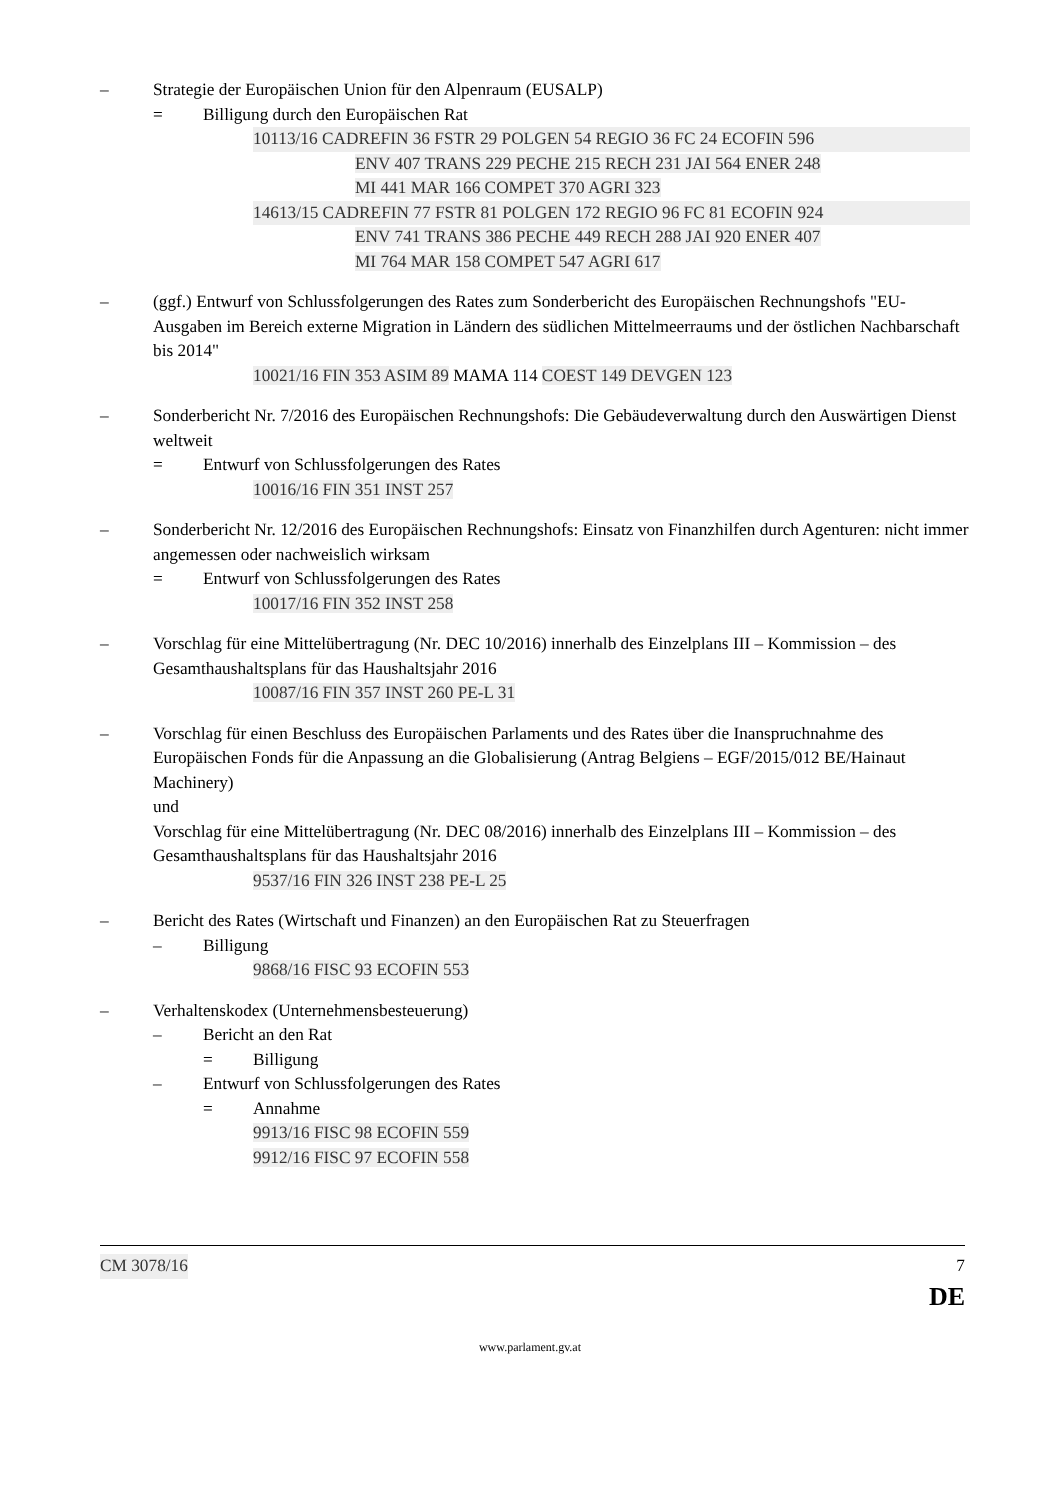– Strategie der Europäischen Union für den Alpenraum (EUSALP)
= Billigung durch den Europäischen Rat
10113/16 CADREFIN 36 FSTR 29 POLGEN 54 REGIO 36 FC 24 ECOFIN 596
ENV 407 TRANS 229 PECHE 215 RECH 231 JAI 564 ENER 248
MI 441 MAR 166 COMPET 370 AGRI 323
14613/15 CADREFIN 77 FSTR 81 POLGEN 172 REGIO 96 FC 81 ECOFIN 924
ENV 741 TRANS 386 PECHE 449 RECH 288 JAI 920 ENER 407
MI 764 MAR 158 COMPET 547 AGRI 617
– (ggf.) Entwurf von Schlussfolgerungen des Rates zum Sonderbericht des Europäischen Rechnungshofs "EU-Ausgaben im Bereich externe Migration in Ländern des südlichen Mittelmeerraums und der östlichen Nachbarschaft bis 2014"
10021/16 FIN 353 ASIM 89 MAMA 114 COEST 149 DEVGEN 123
– Sonderbericht Nr. 7/2016 des Europäischen Rechnungshofs: Die Gebäudeverwaltung durch den Auswärtigen Dienst weltweit
= Entwurf von Schlussfolgerungen des Rates
10016/16 FIN 351 INST 257
– Sonderbericht Nr. 12/2016 des Europäischen Rechnungshofs: Einsatz von Finanzhilfen durch Agenturen: nicht immer angemessen oder nachweislich wirksam
= Entwurf von Schlussfolgerungen des Rates
10017/16 FIN 352 INST 258
– Vorschlag für eine Mittelübertragung (Nr. DEC 10/2016) innerhalb des Einzelplans III – Kommission – des Gesamthaushaltsplans für das Haushaltsjahr 2016
10087/16 FIN 357 INST 260 PE-L 31
– Vorschlag für einen Beschluss des Europäischen Parlaments und des Rates über die Inanspruchnahme des Europäischen Fonds für die Anpassung an die Globalisierung (Antrag Belgiens – EGF/2015/012 BE/Hainaut Machinery)
und
Vorschlag für eine Mittelübertragung (Nr. DEC 08/2016) innerhalb des Einzelplans III – Kommission – des Gesamthaushaltsplans für das Haushaltsjahr 2016
9537/16 FIN 326 INST 238 PE-L 25
– Bericht des Rates (Wirtschaft und Finanzen) an den Europäischen Rat zu Steuerfragen
– Billigung
9868/16 FISC 93 ECOFIN 553
– Verhaltenskodex (Unternehmensbesteuerung)
– Bericht an den Rat
= Billigung
– Entwurf von Schlussfolgerungen des Rates
= Annahme
9913/16 FISC 98 ECOFIN 559
9912/16 FISC 97 ECOFIN 558
CM 3078/16 7
DE
www.parlament.gv.at